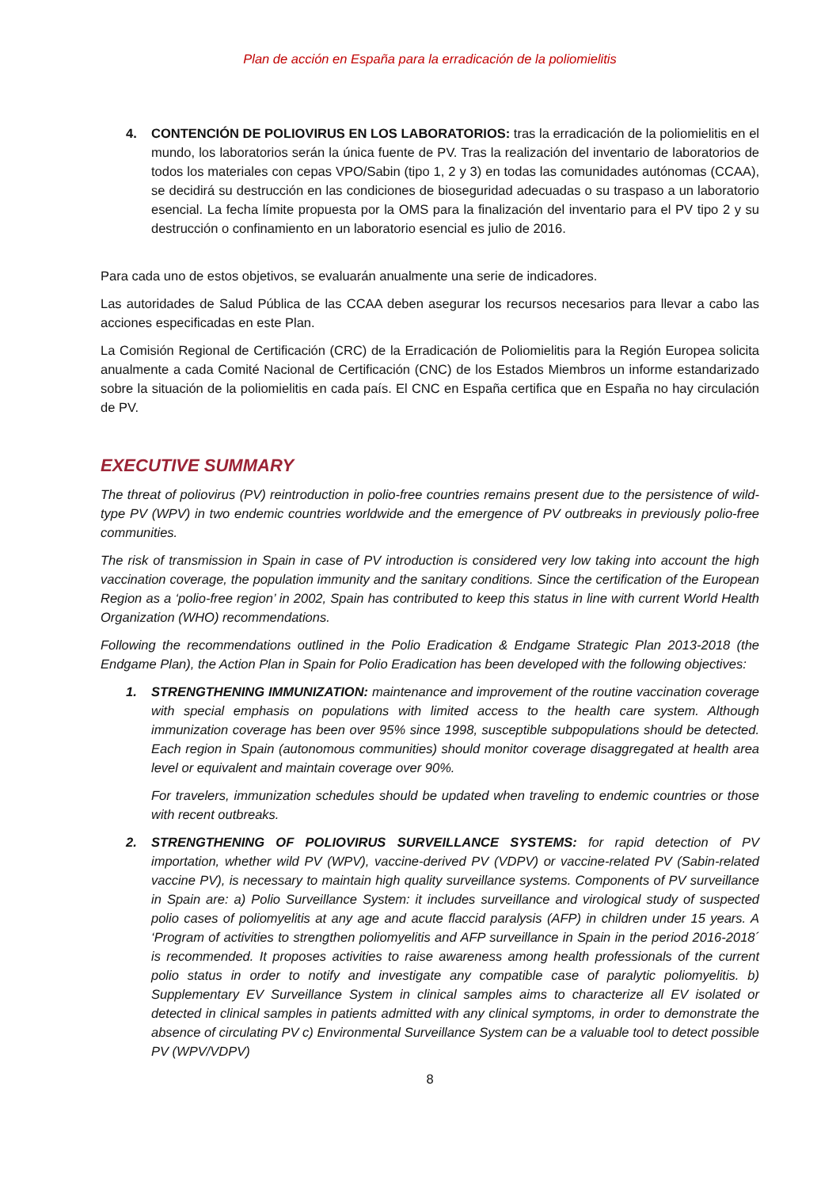Plan de acción en España para la erradicación de la poliomielitis
4. CONTENCIÓN DE POLIOVIRUS EN LOS LABORATORIOS: tras la erradicación de la poliomielitis en el mundo, los laboratorios serán la única fuente de PV. Tras la realización del inventario de laboratorios de todos los materiales con cepas VPO/Sabin (tipo 1, 2 y 3) en todas las comunidades autónomas (CCAA), se decidirá su destrucción en las condiciones de bioseguridad adecuadas o su traspaso a un laboratorio esencial. La fecha límite propuesta por la OMS para la finalización del inventario para el PV tipo 2 y su destrucción o confinamiento en un laboratorio esencial es julio de 2016.
Para cada uno de estos objetivos, se evaluarán anualmente una serie de indicadores.
Las autoridades de Salud Pública de las CCAA deben asegurar los recursos necesarios para llevar a cabo las acciones especificadas en este Plan.
La Comisión Regional de Certificación (CRC) de la Erradicación de Poliomielitis para la Región Europea solicita anualmente a cada Comité Nacional de Certificación (CNC) de los Estados Miembros un informe estandarizado sobre la situación de la poliomielitis en cada país. El CNC en España certifica que en España no hay circulación de PV.
EXECUTIVE SUMMARY
The threat of poliovirus (PV) reintroduction in polio-free countries remains present due to the persistence of wild-type PV (WPV) in two endemic countries worldwide and the emergence of PV outbreaks in previously polio-free communities.
The risk of transmission in Spain in case of PV introduction is considered very low taking into account the high vaccination coverage, the population immunity and the sanitary conditions. Since the certification of the European Region as a ‘polio-free region’ in 2002, Spain has contributed to keep this status in line with current World Health Organization (WHO) recommendations.
Following the recommendations outlined in the Polio Eradication & Endgame Strategic Plan 2013-2018 (the Endgame Plan), the Action Plan in Spain for Polio Eradication has been developed with the following objectives:
1. STRENGTHENING IMMUNIZATION: maintenance and improvement of the routine vaccination coverage with special emphasis on populations with limited access to the health care system. Although immunization coverage has been over 95% since 1998, susceptible subpopulations should be detected. Each region in Spain (autonomous communities) should monitor coverage disaggregated at health area level or equivalent and maintain coverage over 90%.
For travelers, immunization schedules should be updated when traveling to endemic countries or those with recent outbreaks.
2. STRENGTHENING OF POLIOVIRUS SURVEILLANCE SYSTEMS: for rapid detection of PV importation, whether wild PV (WPV), vaccine-derived PV (VDPV) or vaccine-related PV (Sabin-related vaccine PV), is necessary to maintain high quality surveillance systems. Components of PV surveillance in Spain are: a) Polio Surveillance System: it includes surveillance and virological study of suspected polio cases of poliomyelitis at any age and acute flaccid paralysis (AFP) in children under 15 years. A ‘Program of activities to strengthen poliomyelitis and AFP surveillance in Spain in the period 2016-2018´ is recommended. It proposes activities to raise awareness among health professionals of the current polio status in order to notify and investigate any compatible case of paralytic poliomyelitis. b) Supplementary EV Surveillance System in clinical samples aims to characterize all EV isolated or detected in clinical samples in patients admitted with any clinical symptoms, in order to demonstrate the absence of circulating PV c) Environmental Surveillance System can be a valuable tool to detect possible PV (WPV/VDPV)
8